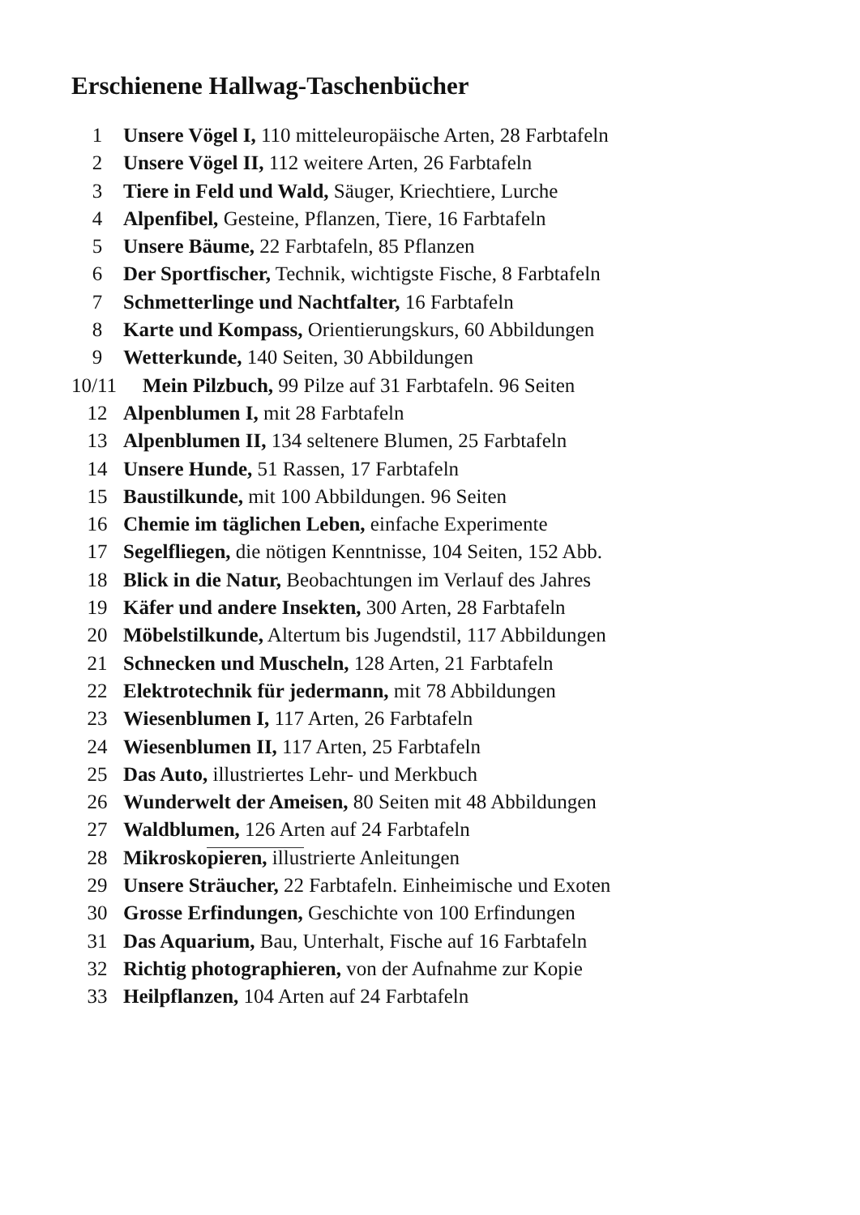Erschienene Hallwag-Taschenbücher
1 Unsere Vögel I, 110 mitteleuropäische Arten, 28 Farbtafeln
2 Unsere Vögel II, 112 weitere Arten, 26 Farbtafeln
3 Tiere in Feld und Wald, Säuger, Kriechtiere, Lurche
4 Alpenfibel, Gesteine, Pflanzen, Tiere, 16 Farbtafeln
5 Unsere Bäume, 22 Farbtafeln, 85 Pflanzen
6 Der Sportfischer, Technik, wichtigste Fische, 8 Farbtafeln
7 Schmetterlinge und Nachtfalter, 16 Farbtafeln
8 Karte und Kompass, Orientierungskurs, 60 Abbildungen
9 Wetterkunde, 140 Seiten, 30 Abbildungen
10/11 Mein Pilzbuch, 99 Pilze auf 31 Farbtafeln. 96 Seiten
12 Alpenblumen I, mit 28 Farbtafeln
13 Alpenblumen II, 134 seltenere Blumen, 25 Farbtafeln
14 Unsere Hunde, 51 Rassen, 17 Farbtafeln
15 Baustilkunde, mit 100 Abbildungen. 96 Seiten
16 Chemie im täglichen Leben, einfache Experimente
17 Segelfliegen, die nötigen Kenntnisse, 104 Seiten, 152 Abb.
18 Blick in die Natur, Beobachtungen im Verlauf des Jahres
19 Käfer und andere Insekten, 300 Arten, 28 Farbtafeln
20 Möbelstilkunde, Altertum bis Jugendstil, 117 Abbildungen
21 Schnecken und Muscheln, 128 Arten, 21 Farbtafeln
22 Elektrotechnik für jedermann, mit 78 Abbildungen
23 Wiesenblumen I, 117 Arten, 26 Farbtafeln
24 Wiesenblumen II, 117 Arten, 25 Farbtafeln
25 Das Auto, illustriertes Lehr- und Merkbuch
26 Wunderwelt der Ameisen, 80 Seiten mit 48 Abbildungen
27 Waldblumen, 126 Arten auf 24 Farbtafeln
28 Mikroskopieren, illustrierte Anleitungen
29 Unsere Sträucher, 22 Farbtafeln. Einheimische und Exoten
30 Grosse Erfindungen, Geschichte von 100 Erfindungen
31 Das Aquarium, Bau, Unterhalt, Fische auf 16 Farbtafeln
32 Richtig photographieren, von der Aufnahme zur Kopie
33 Heilpflanzen, 104 Arten auf 24 Farbtafeln